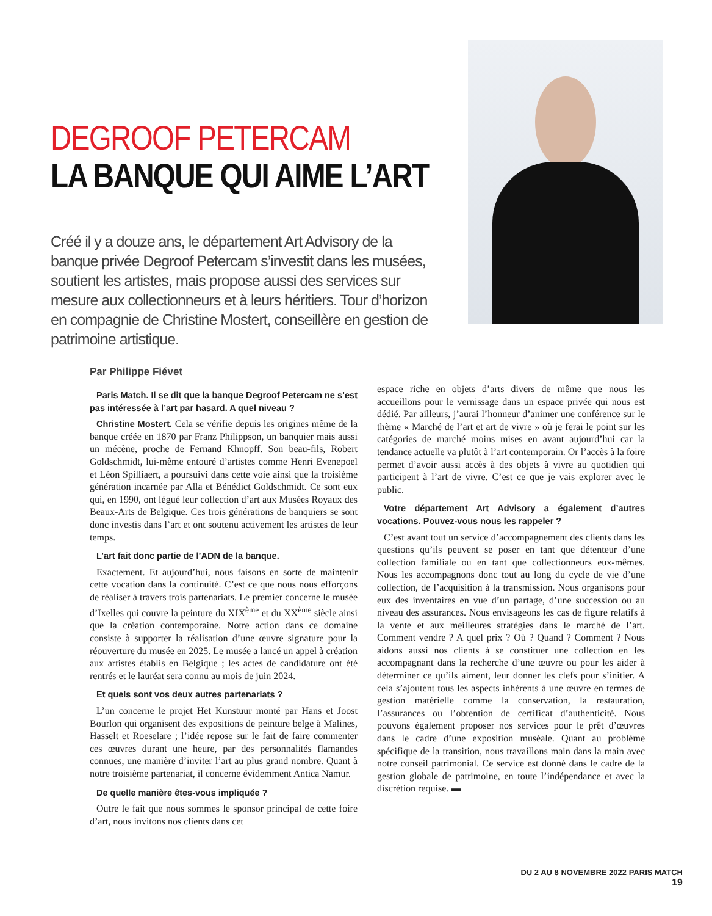DEGROOF PETERCAM
LA BANQUE QUI AIME L’ART
Créé il y a douze ans, le département Art Advisory de la banque privée Degroof Petercam s’investit dans les musées, soutient les artistes, mais propose aussi des services sur mesure aux collectionneurs et à leurs héritiers. Tour d’horizon en compagnie de Christine Mostert, conseillère en gestion de patrimoine artistique.
Par Philippe Fiévet
Paris Match. Il se dit que la banque Degroof Petercam ne s’est pas intéressée à l’art par hasard. A quel niveau ?
Christine Mostert. Cela se vérifie depuis les origines même de la banque créée en 1870 par Franz Philippson, un banquier mais aussi un mécène, proche de Fernand Khnopff. Son beau-fils, Robert Goldschmidt, lui-même entouré d’artistes comme Henri Evenepoel et Léon Spilliaert, a poursuivi dans cette voie ainsi que la troisième génération incarnée par Alla et Bénédict Goldschmidt. Ce sont eux qui, en 1990, ont légué leur collection d’art aux Musées Royaux des Beaux-Arts de Belgique. Ces trois générations de banquiers se sont donc investis dans l’art et ont soutenu activement les artistes de leur temps.
L’art fait donc partie de l’ADN de la banque.
Exactement. Et aujourd’hui, nous faisons en sorte de maintenir cette vocation dans la continuité. C’est ce que nous nous efforçons de réaliser à travers trois partenariats. Le premier concerne le musée d’Ixelles qui couvre la peinture du XIX<sup>ème</sup> et du XX<sup>ème</sup> siècle ainsi que la création contemporaine. Notre action dans ce domaine consiste à supporter la réalisation d’une œuvre signature pour la réouverture du musée en 2025. Le musée a lancé un appel à création aux artistes établis en Belgique ; les actes de candidature ont été rentrés et le lauréat sera connu au mois de juin 2024.
Et quels sont vos deux autres partenariats ?
L’un concerne le projet Het Kunstuur monté par Hans et Joost Bourlon qui organisent des expositions de peinture belge à Malines, Hasselt et Roeselare ; l’idée repose sur le fait de faire commenter ces œuvres durant une heure, par des personnalités flamandes connues, une manière d’inviter l’art au plus grand nombre. Quant à notre troisième partenariat, il concerne évidemment Antica Namur.
De quelle manière êtes-vous impliquée ?
Outre le fait que nous sommes le sponsor principal de cette foire d’art, nous invitons nos clients dans cet
espace riche en objets d’arts divers de même que nous les accueillons pour le vernissage dans un espace privée qui nous est dédié. Par ailleurs, j’aurai l’honneur d’animer une conférence sur le thème « Marché de l’art et art de vivre » où je ferai le point sur les catégories de marché moins mises en avant aujourd’hui car la tendance actuelle va plutôt à l’art contemporain. Or l’accès à la foire permet d’avoir aussi accès à des objets à vivre au quotidien qui participent à l’art de vivre. C’est ce que je vais explorer avec le public.
Votre département Art Advisory a également d’autres vocations. Pouvez-vous nous les rappeler ?
C’est avant tout un service d’accompagnement des clients dans les questions qu’ils peuvent se poser en tant que détenteur d’une collection familiale ou en tant que collectionneurs eux-mêmes. Nous les accompagnons donc tout au long du cycle de vie d’une collection, de l’acquisition à la transmission. Nous organisons pour eux des inventaires en vue d’un partage, d’une succession ou au niveau des assurances. Nous envisageons les cas de figure relatifs à la vente et aux meilleures stratégies dans le marché de l’art. Comment vendre ? A quel prix ? Où ? Quand ? Comment ? Nous aidons aussi nos clients à se constituer une collection en les accompagnant dans la recherche d’une œuvre ou pour les aider à déterminer ce qu’ils aiment, leur donner les clefs pour s’initier. A cela s’ajoutent tous les aspects inhérents à une œuvre en termes de gestion matérielle comme la conservation, la restauration, l’assurances ou l’obtention de certificat d’authenticité. Nous pouvons également proposer nos services pour le prêt d’œuvres dans le cadre d’une exposition muséale. Quant au problème spécifique de la transition, nous travaillons main dans la main avec notre conseil patrimonial. Ce service est donné dans le cadre de la gestion globale de patrimoine, en toute l’indépendance et avec la discrétion requise. ▬
DU 2 AU 8 NOVEMBRE 2022 PARIS MATCH
19